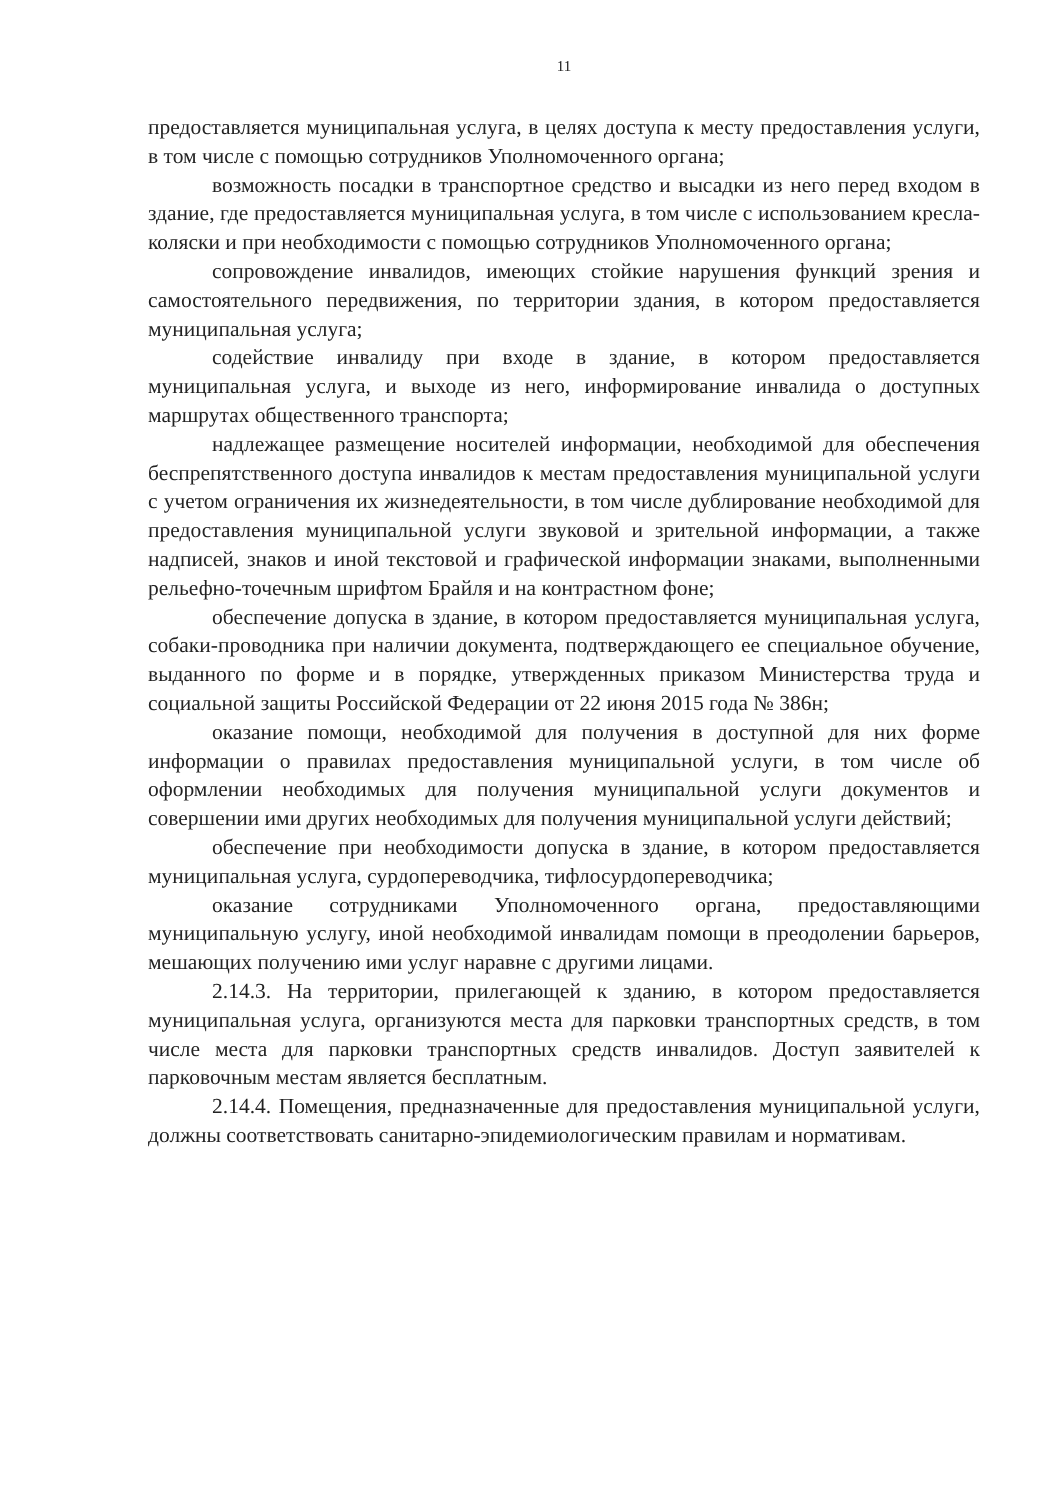11
предоставляется муниципальная услуга, в целях доступа к месту предоставления услуги, в том числе с помощью сотрудников Уполномоченного органа;
возможность посадки в транспортное средство и высадки из него перед входом в здание, где предоставляется муниципальная услуга, в том числе с использованием кресла-коляски и при необходимости с помощью сотрудников Уполномоченного органа;
сопровождение инвалидов, имеющих стойкие нарушения функций зрения и самостоятельного передвижения, по территории здания, в котором предоставляется муниципальная услуга;
содействие инвалиду при входе в здание, в котором предоставляется муниципальная услуга, и выходе из него, информирование инвалида о доступных маршрутах общественного транспорта;
надлежащее размещение носителей информации, необходимой для обеспечения беспрепятственного доступа инвалидов к местам предоставления муниципальной услуги с учетом ограничения их жизнедеятельности, в том числе дублирование необходимой для предоставления муниципальной услуги звуковой и зрительной информации, а также надписей, знаков и иной текстовой и графической информации знаками, выполненными рельефно-точечным шрифтом Брайля и на контрастном фоне;
обеспечение допуска в здание, в котором предоставляется муниципальная услуга, собаки-проводника при наличии документа, подтверждающего ее специальное обучение, выданного по форме и в порядке, утвержденных приказом Министерства труда и социальной защиты Российской Федерации от 22 июня 2015 года № 386н;
оказание помощи, необходимой для получения в доступной для них форме информации о правилах предоставления муниципальной услуги, в том числе об оформлении необходимых для получения муниципальной услуги документов и совершении ими других необходимых для получения муниципальной услуги действий;
обеспечение при необходимости допуска в здание, в котором предоставляется муниципальная услуга, сурдопереводчика, тифлосурдопереводчика;
оказание сотрудниками Уполномоченного органа, предоставляющими муниципальную услугу, иной необходимой инвалидам помощи в преодолении барьеров, мешающих получению ими услуг наравне с другими лицами.
2.14.3. На территории, прилегающей к зданию, в котором предоставляется муниципальная услуга, организуются места для парковки транспортных средств, в том числе места для парковки транспортных средств инвалидов. Доступ заявителей к парковочным местам является бесплатным.
2.14.4. Помещения, предназначенные для предоставления муниципальной услуги, должны соответствовать санитарно-эпидемиологическим правилам и нормативам.